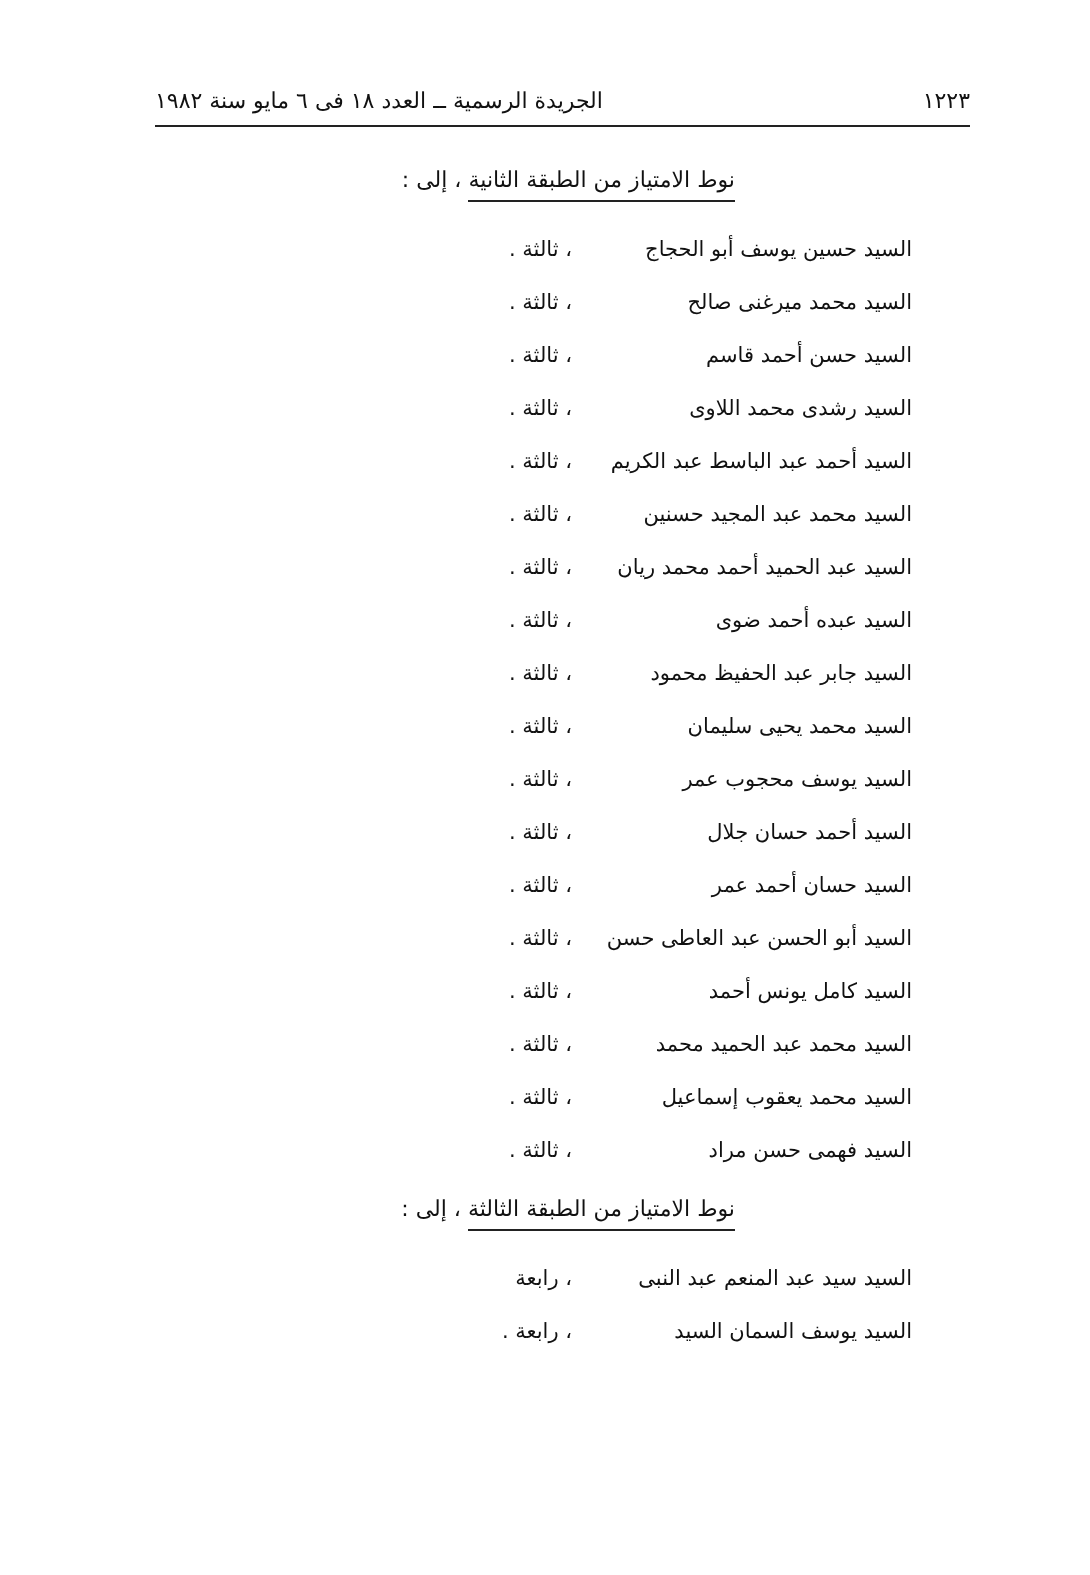١٢٢٣
الجريدة الرسمية ــ العدد ١٨ فى ٦ مايو سنة ١٩٨٢
نوط الامتياز من الطبقة الثانية ، إلى :
السيد حسين يوسف أبو الحجاج ، ثالثة .
السيد محمد ميرغنى صالح ، ثالثة .
السيد حسن أحمد قاسم ، ثالثة .
السيد رشدى محمد اللاوى ، ثالثة .
السيد أحمد عبد الباسط عبد الكريم
، ثالثة .
السيد محمد عبد المجيد حسنين
، ثالثة .
السيد عبد الحميد أحمد محمد ريان
، ثالثة .
السيد عبده أحمد ضوى ، ثالثة .
السيد جابر عبد الحفيظ محمود
، ثالثة .
السيد محمد يحيى سليمان ، ثالثة .
السيد يوسف محجوب عمر ، ثالثة .
السيد أحمد حسان جلال ، ثالثة .
السيد حسان أحمد عمر ، ثالثة .
السيد أبو الحسن عبد العاطى حسن
، ثالثة .
السيد كامل يونس أحمد ، ثالثة .
السيد محمد عبد الحميد محمد ، ثالثة .
السيد محمد يعقوب إسماعيل ، ثالثة .
السيد فهمى حسن مراد ، ثالثة .
نوط الامتياز من الطبقة الثالثة ، إلى :
السيد سيد عبد المنعم عبد النبى
، رابعة
السيد يوسف السمان السيد ، رابعة .